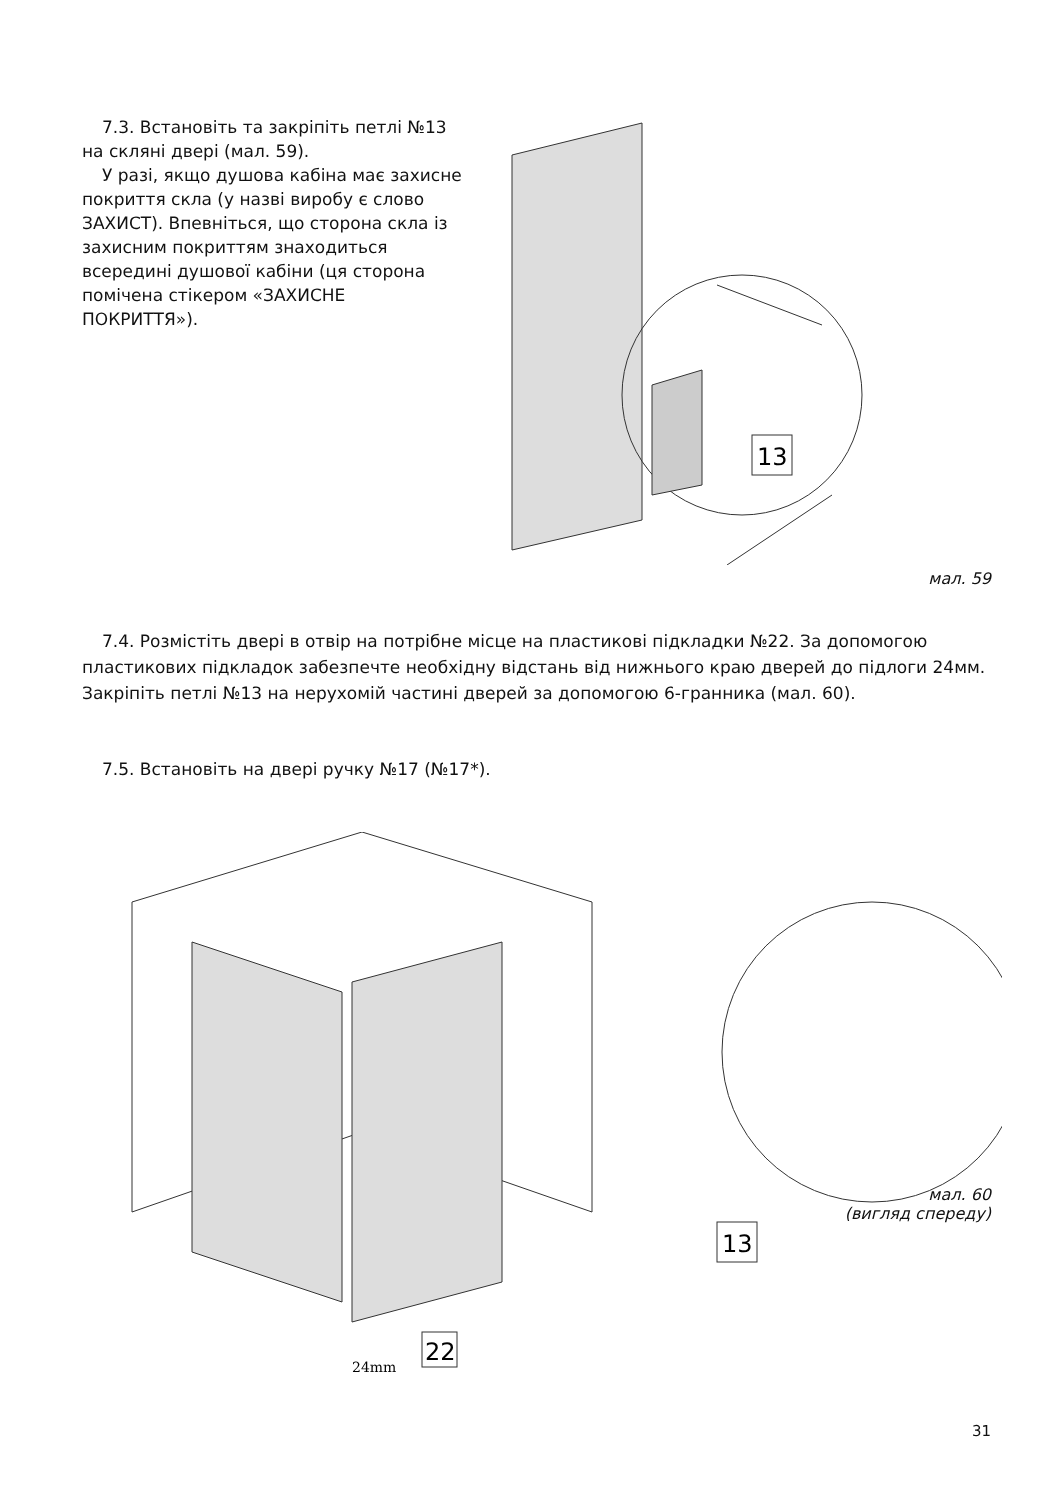7.3. Встановіть та закріпіть петлі №13 на скляні двері (мал. 59).
У разі, якщо душова кабіна має захисне покриття скла (у назві виробу є слово ЗАХИСТ). Впевніться, що сторона скла із захисним покриттям знаходиться всередині душової кабіни (ця сторона помічена стікером «ЗАХИСНЕ ПОКРИТТЯ»).
13
мал. 59
7.4. Розмістіть двері в отвір на потрібне місце на пластикові підкладки №22. За допомогою пластикових підкладок забезпечте необхідну відстань від нижнього краю дверей до підлоги 24мм. Закріпіть петлі №13 на нерухомій частині дверей за допомогою 6-гранника (мал. 60).
7.5. Встановіть на двері ручку №17 (№17*).
13
22
24mm
мал. 60
(вигляд спереду)
31